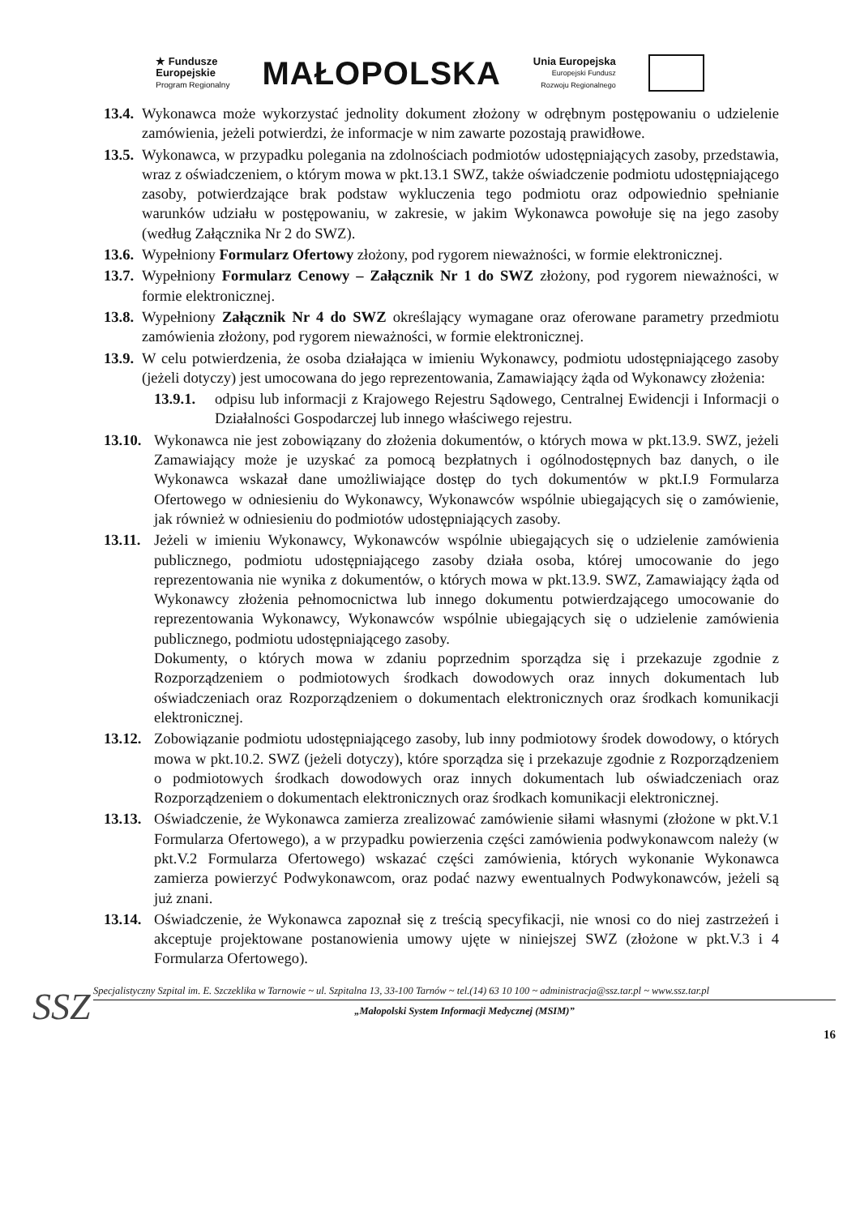★ Fundusze
Europejskie
Program Regionalny
MAŁOPOLSKA
Unia Europejska
Europejski Fundusz
Rozwoju Regionalnego
13.4. Wykonawca może wykorzystać jednolity dokument złożony w odrębnym postępowaniu o udzielenie zamówienia, jeżeli potwierdzi, że informacje w nim zawarte pozostają prawidłowe.
13.5. Wykonawca, w przypadku polegania na zdolnościach podmiotów udostępniających zasoby, przedstawia, wraz z oświadczeniem, o którym mowa w pkt.13.1 SWZ, także oświadczenie podmiotu udostępniającego zasoby, potwierdzające brak podstaw wykluczenia tego podmiotu oraz odpowiednio spełnianie warunków udziału w postępowaniu, w zakresie, w jakim Wykonawca powołuje się na jego zasoby (według Załącznika Nr 2 do SWZ).
13.6. Wypełniony Formularz Ofertowy złożony, pod rygorem nieważności, w formie elektronicznej.
13.7. Wypełniony Formularz Cenowy – Załącznik Nr 1 do SWZ złożony, pod rygorem nieważności, w formie elektronicznej.
13.8. Wypełniony Załącznik Nr 4 do SWZ określający wymagane oraz oferowane parametry przedmiotu zamówienia złożony, pod rygorem nieważności, w formie elektronicznej.
13.9. W celu potwierdzenia, że osoba działająca w imieniu Wykonawcy, podmiotu udostępniającego zasoby (jeżeli dotyczy) jest umocowana do jego reprezentowania, Zamawiający żąda od Wykonawcy złożenia:
13.9.1. odpisu lub informacji z Krajowego Rejestru Sądowego, Centralnej Ewidencji i Informacji o Działalności Gospodarczej lub innego właściwego rejestru.
13.10. Wykonawca nie jest zobowiązany do złożenia dokumentów, o których mowa w pkt.13.9. SWZ, jeżeli Zamawiający może je uzyskać za pomocą bezpłatnych i ogólnodostępnych baz danych, o ile Wykonawca wskazał dane umożliwiające dostęp do tych dokumentów w pkt.I.9 Formularza Ofertowego w odniesieniu do Wykonawcy, Wykonawców wspólnie ubiegających się o zamówienie, jak również w odniesieniu do podmiotów udostępniających zasoby.
13.11. Jeżeli w imieniu Wykonawcy, Wykonawców wspólnie ubiegających się o udzielenie zamówienia publicznego, podmiotu udostępniającego zasoby działa osoba, której umocowanie do jego reprezentowania nie wynika z dokumentów, o których mowa w pkt.13.9. SWZ, Zamawiający żąda od Wykonawcy złożenia pełnomocnictwa lub innego dokumentu potwierdzającego umocowanie do reprezentowania Wykonawcy, Wykonawców wspólnie ubiegających się o udzielenie zamówienia publicznego, podmiotu udostępniającego zasoby.
Dokumenty, o których mowa w zdaniu poprzednim sporządza się i przekazuje zgodnie z Rozporządzeniem o podmiotowych środkach dowodowych oraz innych dokumentach lub oświadczeniach oraz Rozporządzeniem o dokumentach elektronicznych oraz środkach komunikacji elektronicznej.
13.12. Zobowiązanie podmiotu udostępniającego zasoby, lub inny podmiotowy środek dowodowy, o których mowa w pkt.10.2. SWZ (jeżeli dotyczy), które sporządza się i przekazuje zgodnie z Rozporządzeniem o podmiotowych środkach dowodowych oraz innych dokumentach lub oświadczeniach oraz Rozporządzeniem o dokumentach elektronicznych oraz środkach komunikacji elektronicznej.
13.13. Oświadczenie, że Wykonawca zamierza zrealizować zamówienie siłami własnymi (złożone w pkt.V.1 Formularza Ofertowego), a w przypadku powierzenia części zamówienia podwykonawcom należy (w pkt.V.2 Formularza Ofertowego) wskazać części zamówienia, których wykonanie Wykonawca zamierza powierzyć Podwykonawcom, oraz podać nazwy ewentualnych Podwykonawców, jeżeli są już znani.
13.14. Oświadczenie, że Wykonawca zapoznał się z treścią specyfikacji, nie wnosi co do niej zastrzeżeń i akceptuje projektowane postanowienia umowy ujęte w niniejszej SWZ (złożone w pkt.V.3 i 4 Formularza Ofertowego).
SSZ
Specjalistyczny Szpital im. E. Szczeklika w Tarnowie ~ ul. Szpitalna 13, 33-100 Tarnów ~ tel.(14) 63 10 100 ~ administracja@ssz.tar.pl ~ www.ssz.tar.pl
„Małopolski System Informacji Medycznej (MSIM)”
16